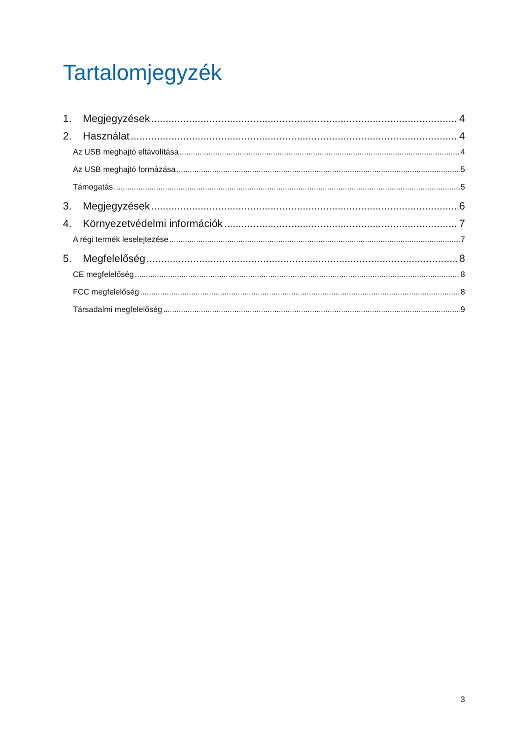Tartalomjegyzék
1. Megjegyzések 4
2. Használat 4
Az USB meghajtó eltávolítása 4
Az USB meghajtó formázása 5
Támogatás 5
3. Megjegyzések 6
4. Környezetvédelmi információk 7
A régi termék leselejtezése 7
5. Megfelelőség 8
CE megfelelőség 8
FCC megfelelőség 8
Társadalmi megfelelőség 9
3